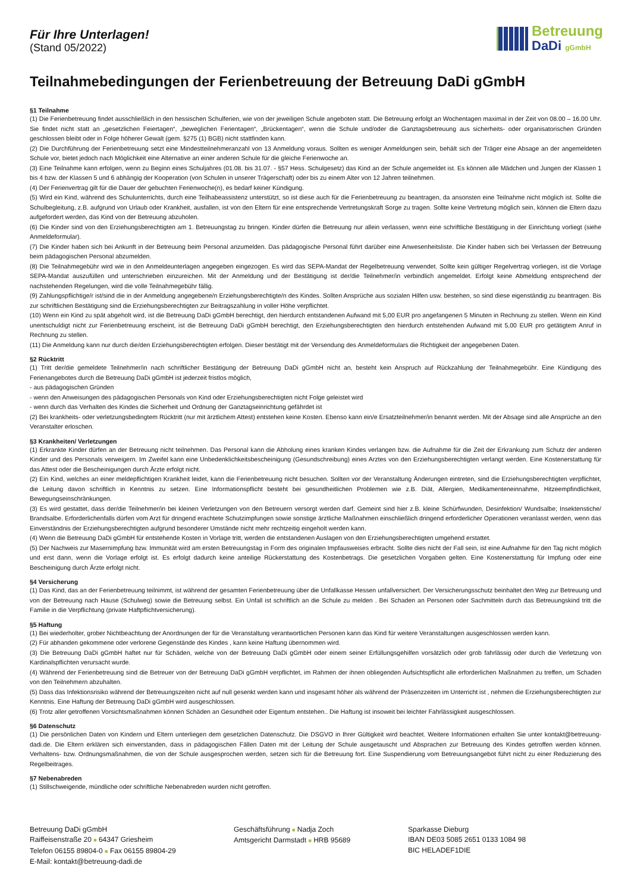Für Ihre Unterlagen!
(Stand 05/2022)
Betreuung
DaDi gGmbH
Teilnahmebedingungen der Ferienbetreuung der Betreuung DaDi gGmbH
§1 Teilnahme
(1) Die Ferienbetreuung findet ausschließlich in den hessischen Schulferien, wie von der jeweiligen Schule angeboten statt. Die Betreuung erfolgt an Wochentagen maximal in der Zeit von 08.00 – 16.00 Uhr. Sie findet nicht statt an „gesetzlichen Feiertagen“, „beweglichen Ferientagen“, „Brückentagen“, wenn die Schule und/oder die Ganztagsbetreuung aus sicherheits- oder organisatorischen Gründen geschlossen bleibt oder in Folge höherer Gewalt (gem. §275 (1) BGB) nicht stattfinden kann.
(2) Die Durchführung der Ferienbetreuung setzt eine Mindestteilnehmeranzahl von 13 Anmeldung voraus. Sollten es weniger Anmeldungen sein, behält sich der Träger eine Absage an der angemeldeten Schule vor, bietet jedoch nach Möglichkeit eine Alternative an einer anderen Schule für die gleiche Ferienwoche an.
(3) Eine Teilnahme kann erfolgen, wenn zu Beginn eines Schuljahres (01.08. bis 31.07. - §57 Hess. Schulgesetz) das Kind an der Schule angemeldet ist. Es können alle Mädchen und Jungen der Klassen 1 bis 4 bzw. der Klassen 5 und 6 abhängig der Kooperation (von Schulen in unserer Trägerschaft) oder bis zu einem Alter von 12 Jahren teilnehmen.
(4) Der Ferienvertrag gilt für die Dauer der gebuchten Ferienwoche(n), es bedarf keiner Kündigung.
(5) Wird ein Kind, während des Schulunterrichts, durch eine Teilhabeassistenz unterstützt, so ist diese auch für die Ferienbetreuung zu beantragen, da ansonsten eine Teilnahme nicht möglich ist. Sollte die Schulbegleitung, z.B. aufgrund von Urlaub oder Krankheit, ausfallen, ist von den Eltern für eine entsprechende Vertretungskraft Sorge zu tragen. Sollte keine Vertretung möglich sein, können die Eltern dazu aufgefordert werden, das Kind von der Betreuung abzuholen.
(6) Die Kinder sind von den Erziehungsberechtigten am 1. Betreuungstag zu bringen. Kinder dürfen die Betreuung nur allein verlassen, wenn eine schriftliche Bestätigung in der Einrichtung vorliegt (siehe Anmeldeformular).
(7) Die Kinder haben sich bei Ankunft in der Betreuung beim Personal anzumelden. Das pädagogische Personal führt darüber eine Anwesenheitsliste. Die Kinder haben sich bei Verlassen der Betreuung beim pädagogischen Personal abzumelden.
(8) Die Teilnahmegebühr wird wie in den Anmeldeunterlagen angegeben eingezogen. Es wird das SEPA-Mandat der Regelbetreuung verwendet. Sollte kein gültiger Regelvertrag vorliegen, ist die Vorlage SEPA-Mandat auszufüllen und unterschrieben einzureichen. Mit der Anmeldung und der Bestätigung ist der/die Teilnehmer/in verbindlich angemeldet. Erfolgt keine Abmeldung entsprechend der nachstehenden Regelungen, wird die volle Teilnahmegebühr fällig.
(9) Zahlungspflichtige/r ist/sind die in der Anmeldung angegebene/n Erziehungsberechtigte/n des Kindes. Sollten Ansprüche aus sozialen Hilfen usw. bestehen, so sind diese eigenständig zu beantragen. Bis zur schriftlichen Bestätigung sind die Erziehungsberechtigten zur Beitragszahlung in voller Höhe verpflichtet.
(10) Wenn ein Kind zu spät abgeholt wird, ist die Betreuung DaDi gGmbH berechtigt, den hierdurch entstandenen Aufwand mit 5,00 EUR pro angefangenen 5 Minuten in Rechnung zu stellen. Wenn ein Kind unentschuldigt nicht zur Ferienbetreuung erscheint, ist die Betreuung DaDi gGmbH berechtigt, den Erziehungsberechtigten den hierdurch entstehenden Aufwand mit 5,00 EUR pro getätigtem Anruf in Rechnung zu stellen.
(11) Die Anmeldung kann nur durch die/den Erziehungsberechtigten erfolgen. Dieser bestätigt mit der Versendung des Anmeldeformulars die Richtigkeit der angegebenen Daten.
§2 Rücktritt
(1) Tritt der/die gemeldete Teilnehmer/in nach schriftlicher Bestätigung der Betreuung DaDi gGmbH nicht an, besteht kein Anspruch auf Rückzahlung der Teilnahmegebühr. Eine Kündigung des Ferienangebotes durch die Betreuung DaDi gGmbH ist jederzeit fristlos möglich,
- aus pädagogischen Gründen
- wenn den Anweisungen des pädagogischen Personals von Kind oder Erziehungsberechtigten nicht Folge geleistet wird
- wenn durch das Verhalten des Kindes die Sicherheit und Ordnung der Ganztagseinrichtung gefährdet ist
(2) Bei krankheits- oder verletzungsbedingtem Rücktritt (nur mit ärztlichem Attest) entstehen keine Kosten. Ebenso kann ein/e Ersatzteilnehmer/in benannt werden. Mit der Absage sind alle Ansprüche an den Veranstalter erloschen.
§3 Krankheiten/ Verletzungen
(1) Erkrankte Kinder dürfen an der Betreuung nicht teilnehmen. Das Personal kann die Abholung eines kranken Kindes verlangen bzw. die Aufnahme für die Zeit der Erkrankung zum Schutz der anderen Kinder und des Personals verweigern. Im Zweifel kann eine Unbedenklichkeitsbescheinigung (Gesundschreibung) eines Arztes von den Erziehungsberechtigten verlangt werden. Eine Kostenerstattung für das Attest oder die Bescheinigungen durch Ärzte erfolgt nicht.
(2) Ein Kind, welches an einer meldepflichtigen Krankheit leidet, kann die Ferienbetreuung nicht besuchen. Sollten vor der Veranstaltung Änderungen eintreten, sind die Erziehungsberechtigten verpflichtet, die Leitung davon schriftlich in Kenntnis zu setzen. Eine Informationspflicht besteht bei gesundheitlichen Problemen wie z.B. Diät, Allergien, Medikamenteneinnahme, Hitzeempfindlichkeit, Bewegungseinschränkungen.
(3) Es wird gestattet, dass der/die Teilnehmer/in bei kleinen Verletzungen von den Betreuern versorgt werden darf. Gemeint sind hier z.B. kleine Schürfwunden, Desinfektion/ Wundsalbe; Insektenstiche/ Brandsalbe. Erforderlichenfalls dürfen vom Arzt für dringend erachtete Schutzimpfungen sowie sonstige ärztliche Maßnahmen einschließlich dringend erforderlicher Operationen veranlasst werden, wenn das Einverständnis der Erziehungsberechtigten aufgrund besonderer Umstände nicht mehr rechtzeitig eingeholt werden kann.
(4) Wenn die Betreuung DaDi gGmbH für entstehende Kosten in Vorlage tritt, werden die entstandenen Auslagen von den Erziehungsberechtigten umgehend erstattet.
(5) Der Nachweis zur Masernimpfung bzw. Immunität wird am ersten Betreuungstag in Form des originalen Impfausweises erbracht. Sollte dies nicht der Fall sein, ist eine Aufnahme für den Tag nicht möglich und erst dann, wenn die Vorlage erfolgt ist. Es erfolgt dadurch keine anteilige Rückerstattung des Kostenbetrags. Die gesetzlichen Vorgaben gelten. Eine Kostenerstattung für Impfung oder eine Bescheinigung durch Ärzte erfolgt nicht.
§4 Versicherung
(1) Das Kind, das an der Ferienbetreuung teilnimmt, ist während der gesamten Ferienbetreuung über die Unfallkasse Hessen unfallversichert. Der Versicherungsschutz beinhaltet den Weg zur Betreuung und von der Betreuung nach Hause (Schulweg) sowie die Betreuung selbst. Ein Unfall ist schriftlich an die Schule zu melden . Bei Schaden an Personen oder Sachmitteln durch das Betreuungskind tritt die Familie in die Verpflichtung (private Haftpflichtversicherung).
§5 Haftung
(1) Bei wiederholter, grober Nichtbeachtung der Anordnungen der für die Veranstaltung verantwortlichen Personen kann das Kind für weitere Veranstaltungen ausgeschlossen werden kann.
(2) Für abhanden gekommene oder verlorene Gegenstände des Kindes , kann keine Haftung übernommen wird.
(3) Die Betreuung DaDi gGmbH haftet nur für Schäden, welche von der Betreuung DaDi gGmbH oder einem seiner Erfüllungsgehilfen vorsätzlich oder grob fahrlässig oder durch die Verletzung von Kardinalspflichten verursacht wurde.
(4) Während der Ferienbetreuung sind die Betreuer von der Betreuung DaDi gGmbH verpflichtet, im Rahmen der ihnen obliegenden Aufsichtspflicht alle erforderlichen Maßnahmen zu treffen, um Schaden von den Teilnehmern abzuhalten.
(5) Dass das Infektionsrisiko während der Betreuungszeiten nicht auf null gesenkt werden kann und insgesamt höher als während der Präsenzzeiten im Unterricht ist , nehmen die Erziehungsberechtigten zur Kenntnis. Eine Haftung der Betreuung DaDi gGmbH wird ausgeschlossen.
(6) Trotz aller getroffenen Vorsichtsmaßnahmen können Schäden an Gesundheit oder Eigentum entstehen.. Die Haftung ist insoweit bei leichter Fahrlässigkeit ausgeschlossen.
§6 Datenschutz
(1) Die persönlichen Daten von Kindern und Eltern unterliegen dem gesetzlichen Datenschutz. Die DSGVO in Ihrer Gültigkeit wird beachtet. Weitere Informationen erhalten Sie unter kontakt@betreuung-dadi.de. Die Eltern erklären sich einverstanden, dass in pädagogischen Fällen Daten mit der Leitung der Schule ausgetauscht und Absprachen zur Betreuung des Kindes getroffen werden können. Verhaltens- bzw. Ordnungsmaßnahmen, die von der Schule ausgesprochen werden, setzen sich für die Betreuung fort. Eine Suspendierung vom Betreuungsangebot führt nicht zu einer Reduzierung des Regelbeitrages.
§7 Nebenabreden
(1) Stillschweigende, mündliche oder schriftliche Nebenabreden wurden nicht getroffen.
Betreuung DaDi gGmbH
Raiffeisenstraße 20 ■ 64347 Griesheim
Telefon 06155 89804-0 ■ Fax 06155 89804-29
E-Mail: kontakt@betreuung-dadi.de
Geschäftsführung ■ Nadja Zoch
Amtsgericht Darmstadt ■ HRB 95689
Sparkasse Dieburg
IBAN DE03 5085 2651 0133 1084 98
BIC HELADEF1DIE